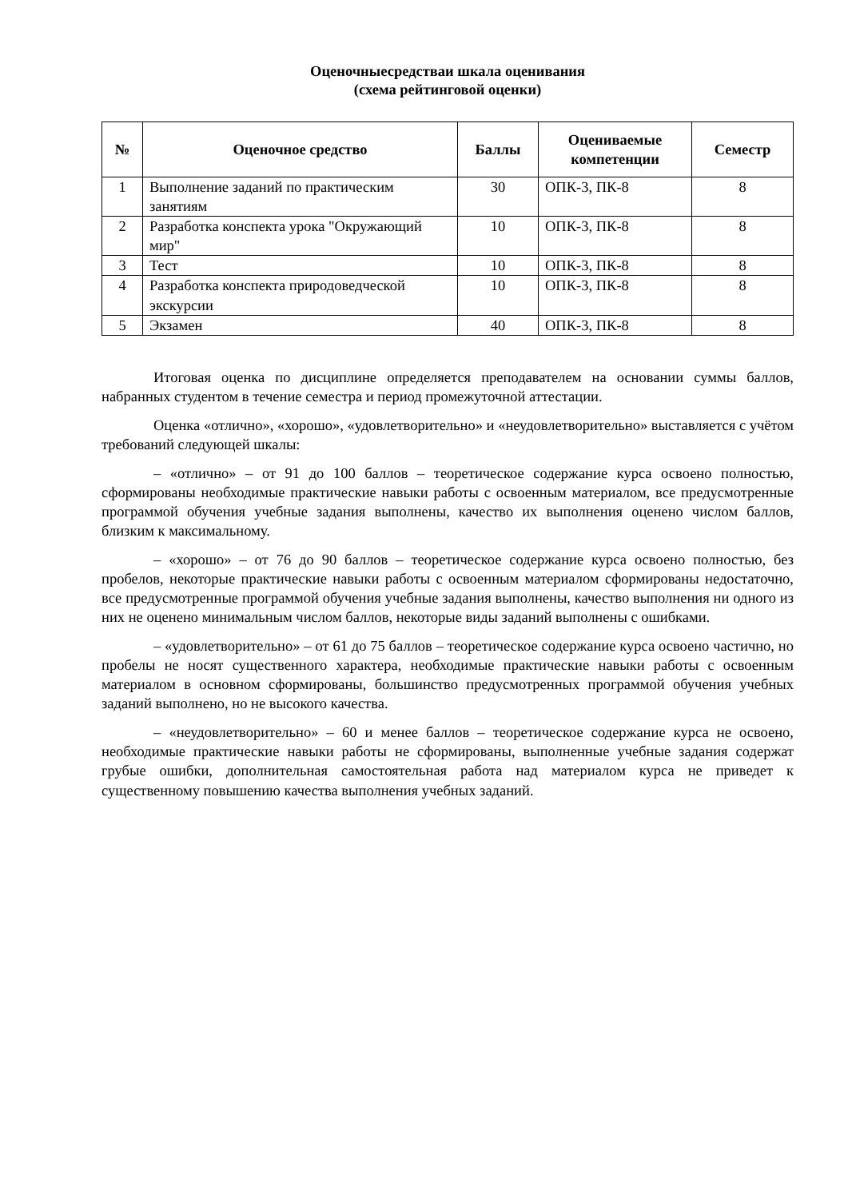Оценочныесредстваи шкала оценивания
(схема рейтинговой оценки)
| № | Оценочное средство | Баллы | Оцениваемые компетенции | Семестр |
| --- | --- | --- | --- | --- |
| 1 | Выполнение заданий по практическим занятиям | 30 | ОПК-3, ПК-8 | 8 |
| 2 | Разработка конспекта урока "Окружающий мир" | 10 | ОПК-3, ПК-8 | 8 |
| 3 | Тест | 10 | ОПК-3, ПК-8 | 8 |
| 4 | Разработка конспекта природоведческой экскурсии | 10 | ОПК-3, ПК-8 | 8 |
| 5 | Экзамен | 40 | ОПК-3, ПК-8 | 8 |
Итоговая оценка по дисциплине определяется преподавателем на основании суммы баллов, набранных студентом в течение семестра и период промежуточной аттестации.
Оценка «отлично», «хорошо», «удовлетворительно» и «неудовлетворительно» выставляется с учётом требований следующей шкалы:
– «отлично» – от 91 до 100 баллов – теоретическое содержание курса освоено полностью, сформированы необходимые практические навыки работы с освоенным материалом, все предусмотренные программой обучения учебные задания выполнены, качество их выполнения оценено числом баллов, близким к максимальному.
– «хорошо» – от 76 до 90 баллов – теоретическое содержание курса освоено полностью, без пробелов, некоторые практические навыки работы с освоенным материалом сформированы недостаточно, все предусмотренные программой обучения учебные задания выполнены, качество выполнения ни одного из них не оценено минимальным числом баллов, некоторые виды заданий выполнены с ошибками.
– «удовлетворительно» – от 61 до 75 баллов – теоретическое содержание курса освоено частично, но пробелы не носят существенного характера, необходимые практические навыки работы с освоенным материалом в основном сформированы, большинство предусмотренных программой обучения учебных заданий выполнено, но не высокого качества.
– «неудовлетворительно» – 60 и менее баллов – теоретическое содержание курса не освоено, необходимые практические навыки работы не сформированы, выполненные учебные задания содержат грубые ошибки, дополнительная самостоятельная работа над материалом курса не приведет к существенному повышению качества выполнения учебных заданий.